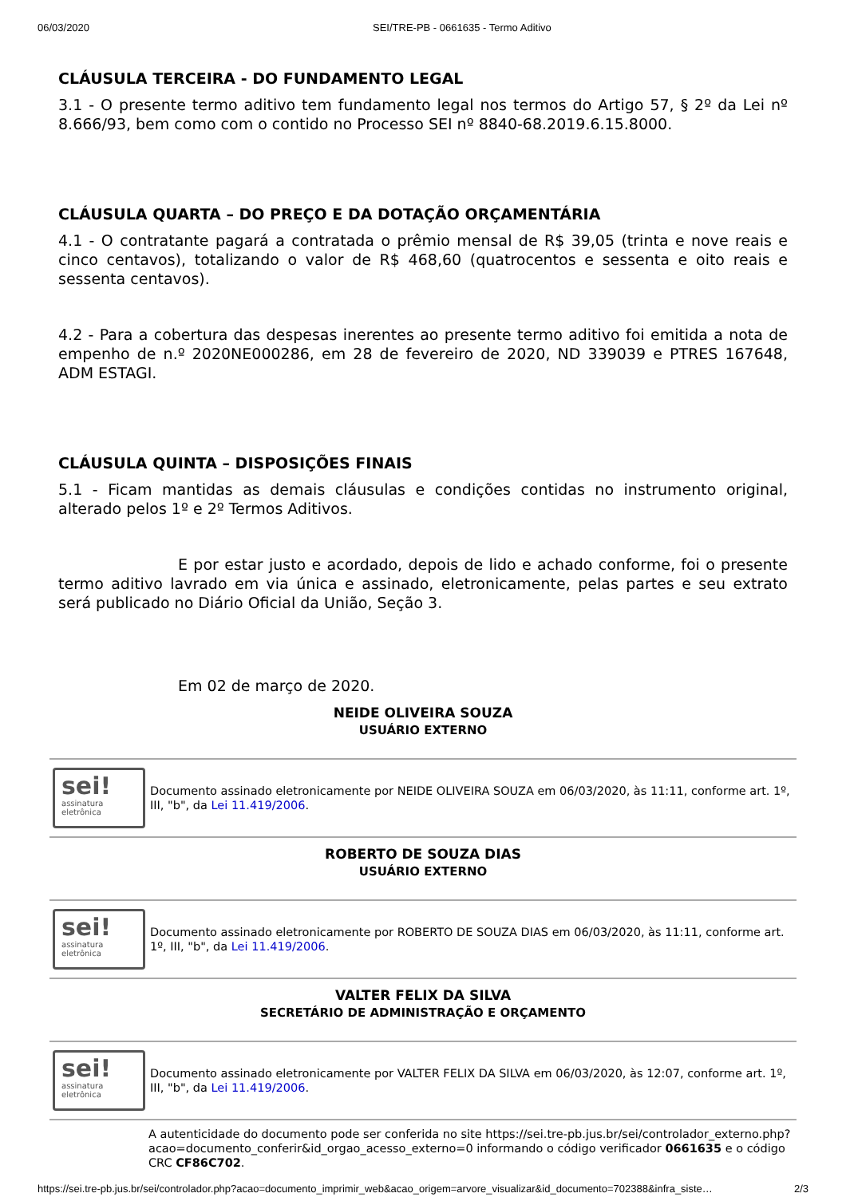06/03/2020 SEI/TRE-PB - 0661635 - Termo Aditivo
CLÁUSULA TERCEIRA - DO FUNDAMENTO LEGAL
3.1 - O presente termo aditivo tem fundamento legal nos termos do Artigo 57, § 2º da Lei nº 8.666/93, bem como com o contido no Processo SEI nº 8840-68.2019.6.15.8000.
CLÁUSULA QUARTA – DO PREÇO E DA DOTAÇÃO ORÇAMENTÁRIA
4.1 - O contratante pagará a contratada o prêmio mensal de R$ 39,05 (trinta e nove reais e cinco centavos), totalizando o valor de R$ 468,60 (quatrocentos e sessenta e oito reais e sessenta centavos).
4.2 - Para a cobertura das despesas inerentes ao presente termo aditivo foi emitida a nota de empenho de n.º 2020NE000286, em 28 de fevereiro de 2020, ND 339039 e PTRES 167648, ADM ESTAGI.
CLÁUSULA QUINTA – DISPOSIÇÕES FINAIS
5.1 - Ficam mantidas as demais cláusulas e condições contidas no instrumento original, alterado pelos 1º e 2º Termos Aditivos.
E por estar justo e acordado, depois de lido e achado conforme, foi o presente termo aditivo lavrado em via única e assinado, eletronicamente, pelas partes e seu extrato será publicado no Diário Oficial da União, Seção 3.
Em 02 de março de 2020.
NEIDE OLIVEIRA SOUZA
USUÁRIO EXTERNO
sei!
assinatura
eletrônica
Documento assinado eletronicamente por NEIDE OLIVEIRA SOUZA em 06/03/2020, às 11:11, conforme art. 1º, III, "b", da Lei 11.419/2006.
ROBERTO DE SOUZA DIAS
USUÁRIO EXTERNO
sei!
assinatura
eletrônica
Documento assinado eletronicamente por ROBERTO DE SOUZA DIAS em 06/03/2020, às 11:11, conforme art. 1º, III, "b", da Lei 11.419/2006.
VALTER FELIX DA SILVA
SECRETÁRIO DE ADMINISTRAÇÃO E ORÇAMENTO
sei!
assinatura
eletrônica
Documento assinado eletronicamente por VALTER FELIX DA SILVA em 06/03/2020, às 12:07, conforme art. 1º, III, "b", da Lei 11.419/2006.
A autenticidade do documento pode ser conferida no site https://sei.tre-pb.jus.br/sei/controlador_externo.php?acao=documento_conferir&id_orgao_acesso_externo=0 informando o código verificador 0661635 e o código CRC CF86C702.
https://sei.tre-pb.jus.br/sei/controlador.php?acao=documento_imprimir_web&acao_origem=arvore_visualizar&id_documento=702388&infra_siste… 2/3